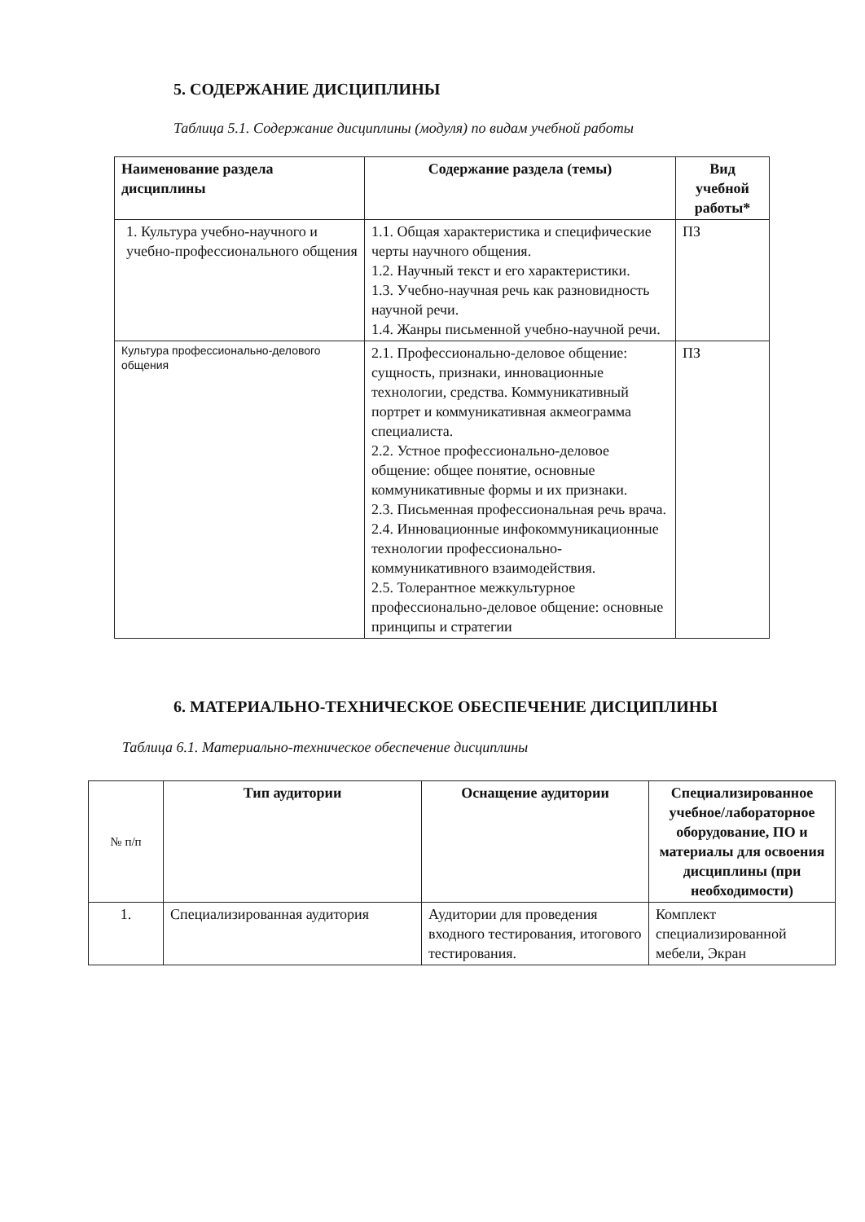5. СОДЕРЖАНИЕ ДИСЦИПЛИНЫ
Таблица 5.1. Содержание дисциплины (модуля) по видам учебной работы
| Наименование раздела дисциплины | Содержание раздела (темы) | Вид учебной работы* |
| --- | --- | --- |
| 1. Культура учебно-научного и учебно-профессионального общения | 1.1. Общая характеристика и специфические черты научного общения. 1.2. Научный текст и его характеристики. 1.3. Учебно-научная речь как разновидность научной речи. 1.4. Жанры письменной учебно-научной речи. | ПЗ |
| Культура профессионально-делового общения | 2.1. Профессионально-деловое общение: сущность, признаки, инновационные технологии, средства. Коммуникативный портрет и коммуникативная акмеограмма специалиста. 2.2. Устное профессионально-деловое общение: общее понятие, основные коммуникативные формы и их признаки. 2.3. Письменная профессиональная речь врача. 2.4. Инновационные инфокоммуникационные технологии профессионально-коммуникативного взаимодействия. 2.5. Толерантное межкультурное профессионально-деловое общение: основные принципы и стратегии | ПЗ |
6. МАТЕРИАЛЬНО-ТЕХНИЧЕСКОЕ ОБЕСПЕЧЕНИЕ ДИСЦИПЛИНЫ
Таблица 6.1. Материально-техническое обеспечение дисциплины
| № п/п | Тип аудитории | Оснащение аудитории | Специализированное учебное/лабораторное оборудование, ПО и материалы для освоения дисциплины (при необходимости) |
| 1. | Специализированная аудитория | Аудитории для проведения входного тестирования, итогового тестирования. | Комплект специализированной мебели, Экран |